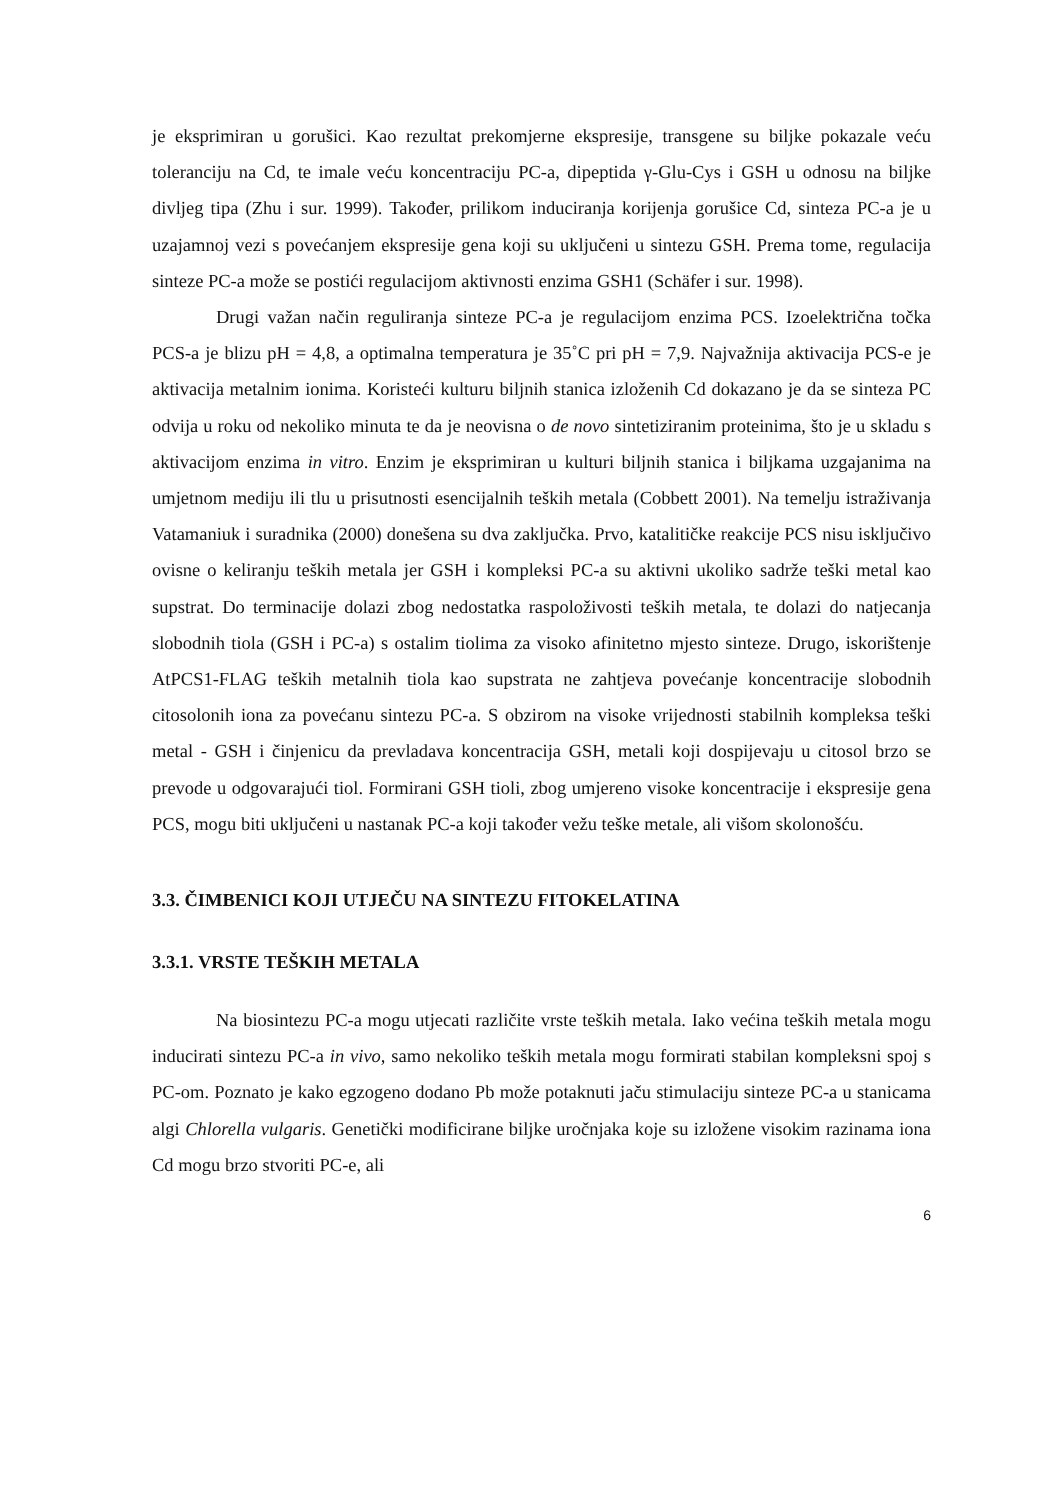je eksprimiran u gorušici. Kao rezultat prekomjerne ekspresije, transgene su biljke pokazale veću toleranciju na Cd, te imale veću koncentraciju PC-a, dipeptida γ-Glu-Cys i GSH u odnosu na biljke divljeg tipa (Zhu i sur. 1999). Također, prilikom induciranja korijenja gorušice Cd, sinteza PC-a je u uzajamnoj vezi s povećanjem ekspresije gena koji su uključeni u sintezu GSH. Prema tome, regulacija sinteze PC-a može se postići regulacijom aktivnosti enzima GSH1 (Schäfer i sur. 1998).
Drugi važan način reguliranja sinteze PC-a je regulacijom enzima PCS. Izoelektrična točka PCS-a je blizu pH = 4,8, a optimalna temperatura je 35˚C pri pH = 7,9. Najvažnija aktivacija PCS-e je aktivacija metalnim ionima. Koristeći kulturu biljnih stanica izloženih Cd dokazano je da se sinteza PC odvija u roku od nekoliko minuta te da je neovisna o de novo sintetiziranim proteinima, što je u skladu s aktivacijom enzima in vitro. Enzim je eksprimiran u kulturi biljnih stanica i biljkama uzgajanima na umjetnom mediju ili tlu u prisutnosti esencijalnih teških metala (Cobbett 2001). Na temelju istraživanja Vatamaniuk i suradnika (2000) donešena su dva zaključka. Prvo, katalitičke reakcije PCS nisu isključivo ovisne o keliranju teških metala jer GSH i kompleksi PC-a su aktivni ukoliko sadrže teški metal kao supstrat. Do terminacije dolazi zbog nedostatka raspoloživosti teških metala, te dolazi do natjecanja slobodnih tiola (GSH i PC-a) s ostalim tiolima za visoko afinitetno mjesto sinteze. Drugo, iskorištenje AtPCS1-FLAG teških metalnih tiola kao supstrata ne zahtjeva povećanje koncentracije slobodnih citosolonih iona za povećanu sintezu PC-a. S obzirom na visoke vrijednosti stabilnih kompleksa teški metal - GSH i činjenicu da prevladava koncentracija GSH, metali koji dospijevaju u citosol brzo se prevode u odgovarajući tiol. Formirani GSH tioli, zbog umjereno visoke koncentracije i ekspresije gena PCS, mogu biti uključeni u nastanak PC-a koji također vežu teške metale, ali višom skolonošću.
3.3. ČIMBENICI KOJI UTJEČU NA SINTEZU FITOKELATINA
3.3.1. VRSTE TEŠKIH METALA
Na biosintezu PC-a mogu utjecati različite vrste teških metala. Iako većina teških metala mogu inducirati sintezu PC-a in vivo, samo nekoliko teških metala mogu formirati stabilan kompleksni spoj s PC-om. Poznato je kako egzogeno dodano Pb može potaknuti jaču stimulaciju sinteze PC-a u stanicama algi Chlorella vulgaris. Genetički modificirane biljke uročnjaka koje su izložene visokim razinama iona Cd mogu brzo stvoriti PC-e, ali
6